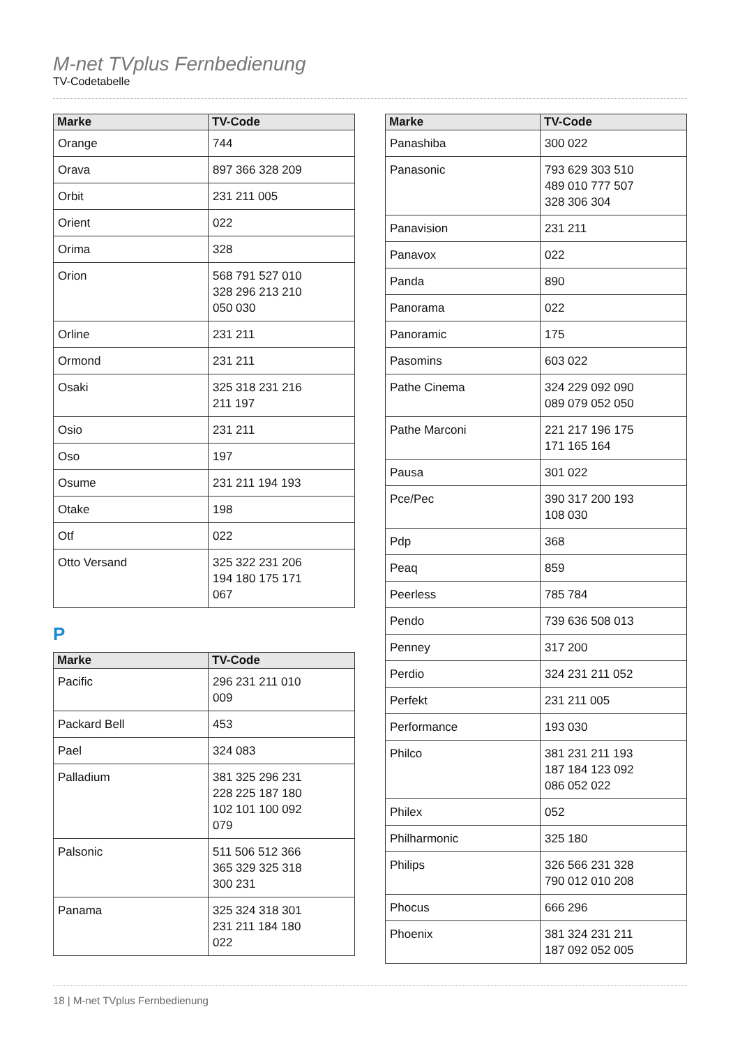M-net TVplus Fernbedienung
TV-Codetabelle
| Marke | TV-Code |
| --- | --- |
| Orange | 744 |
| Orava | 897 366 328 209 |
| Orbit | 231 211 005 |
| Orient | 022 |
| Orima | 328 |
| Orion | 568 791 527 010 328 296 213 210 050 030 |
| Orline | 231 211 |
| Ormond | 231 211 |
| Osaki | 325 318 231 216 211 197 |
| Osio | 231 211 |
| Oso | 197 |
| Osume | 231 211 194 193 |
| Otake | 198 |
| Otf | 022 |
| Otto Versand | 325 322 231 206 194 180 175 171 067 |
P
| Marke | TV-Code |
| --- | --- |
| Pacific | 296 231 211 010 009 |
| Packard Bell | 453 |
| Pael | 324 083 |
| Palladium | 381 325 296 231 228 225 187 180 102 101 100 092 079 |
| Palsonic | 511 506 512 366 365 329 325 318 300 231 |
| Panama | 325 324 318 301 231 211 184 180 022 |
| Marke | TV-Code |
| --- | --- |
| Panashiba | 300 022 |
| Panasonic | 793 629 303 510 489 010 777 507 328 306 304 |
| Panavision | 231 211 |
| Panavox | 022 |
| Panda | 890 |
| Panorama | 022 |
| Panoramic | 175 |
| Pasomins | 603 022 |
| Pathe Cinema | 324 229 092 090 089 079 052 050 |
| Pathe Marconi | 221 217 196 175 171 165 164 |
| Pausa | 301 022 |
| Pce/Pec | 390 317 200 193 108 030 |
| Pdp | 368 |
| Peaq | 859 |
| Peerless | 785 784 |
| Pendo | 739 636 508 013 |
| Penney | 317 200 |
| Perdio | 324 231 211 052 |
| Perfekt | 231 211 005 |
| Performance | 193 030 |
| Philco | 381 231 211 193 187 184 123 092 086 052 022 |
| Philex | 052 |
| Philharmonic | 325 180 |
| Philips | 326 566 231 328 790 012 010 208 |
| Phocus | 666 296 |
| Phoenix | 381 324 231 211 187 092 052 005 |
18 | M-net TVplus Fernbedienung